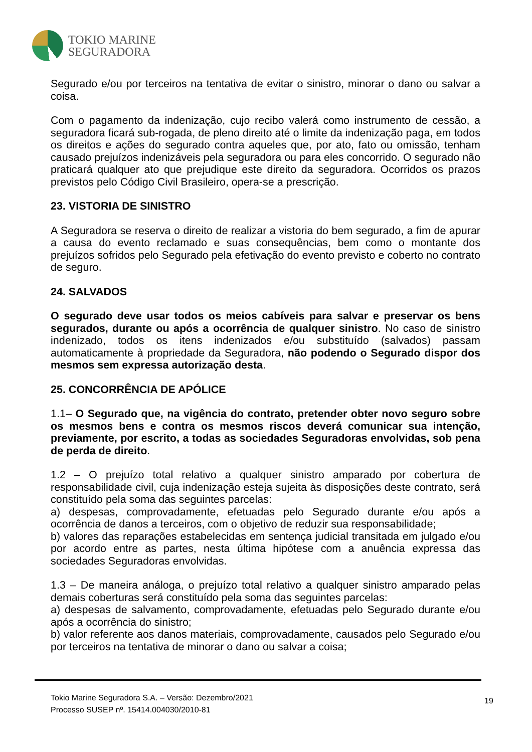TOKIO MARINE
SEGURADORA
Segurado e/ou por terceiros na tentativa de evitar o sinistro, minorar o dano ou salvar a coisa.
Com o pagamento da indenização, cujo recibo valerá como instrumento de cessão, a seguradora ficará sub-rogada, de pleno direito até o limite da indenização paga, em todos os direitos e ações do segurado contra aqueles que, por ato, fato ou omissão, tenham causado prejuízos indenizáveis pela seguradora ou para eles concorrido. O segurado não praticará qualquer ato que prejudique este direito da seguradora. Ocorridos os prazos previstos pelo Código Civil Brasileiro, opera-se a prescrição.
23. VISTORIA DE SINISTRO
A Seguradora se reserva o direito de realizar a vistoria do bem segurado, a fim de apurar a causa do evento reclamado e suas consequências, bem como o montante dos prejuízos sofridos pelo Segurado pela efetivação do evento previsto e coberto no contrato de seguro.
24. SALVADOS
O segurado deve usar todos os meios cabíveis para salvar e preservar os bens segurados, durante ou após a ocorrência de qualquer sinistro. No caso de sinistro indenizado, todos os itens indenizados e/ou substituído (salvados) passam automaticamente à propriedade da Seguradora, não podendo o Segurado dispor dos mesmos sem expressa autorização desta.
25. CONCORRÊNCIA DE APÓLICE
1.1– O Segurado que, na vigência do contrato, pretender obter novo seguro sobre os mesmos bens e contra os mesmos riscos deverá comunicar sua intenção, previamente, por escrito, a todas as sociedades Seguradoras envolvidas, sob pena de perda de direito.
1.2 – O prejuízo total relativo a qualquer sinistro amparado por cobertura de responsabilidade civil, cuja indenização esteja sujeita às disposições deste contrato, será constituído pela soma das seguintes parcelas:
a) despesas, comprovadamente, efetuadas pelo Segurado durante e/ou após a ocorrência de danos a terceiros, com o objetivo de reduzir sua responsabilidade;
b) valores das reparações estabelecidas em sentença judicial transitada em julgado e/ou por acordo entre as partes, nesta última hipótese com a anuência expressa das sociedades Seguradoras envolvidas.
1.3 – De maneira análoga, o prejuízo total relativo a qualquer sinistro amparado pelas demais coberturas será constituído pela soma das seguintes parcelas:
a) despesas de salvamento, comprovadamente, efetuadas pelo Segurado durante e/ou após a ocorrência do sinistro;
b) valor referente aos danos materiais, comprovadamente, causados pelo Segurado e/ou por terceiros na tentativa de minorar o dano ou salvar a coisa;
Tokio Marine Seguradora S.A. – Versão: Dezembro/2021
Processo SUSEP nº. 15414.004030/2010-81
19